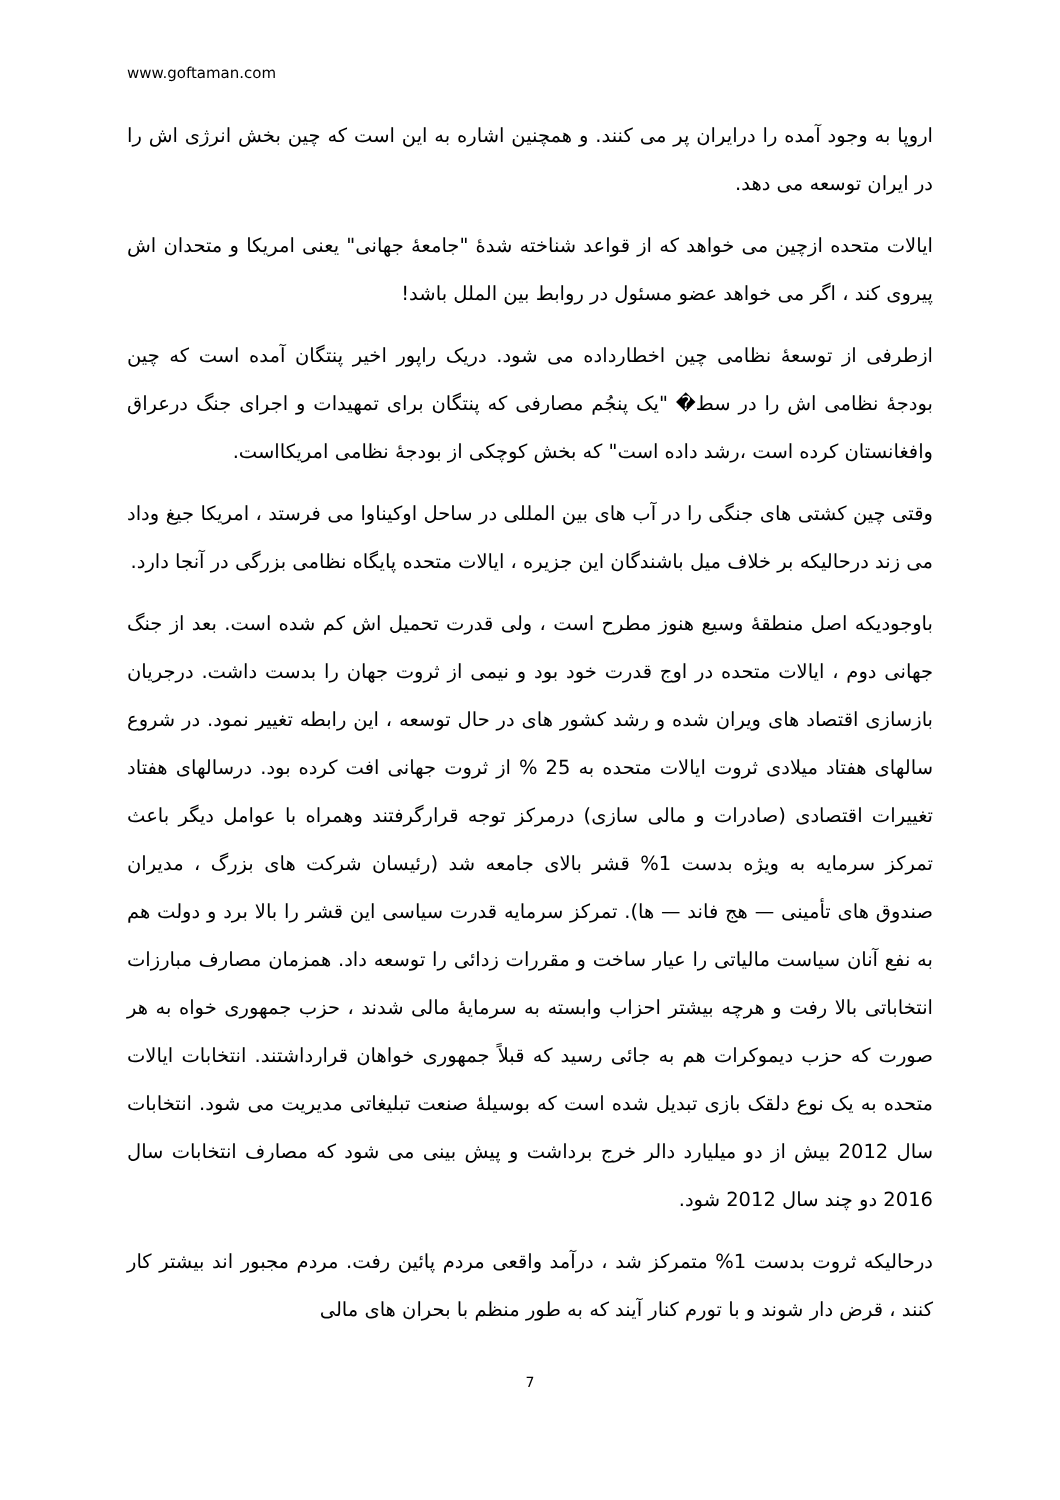www.goftaman.com
اروپا به وجود آمده را درایران پر می کنند. و همچنین اشاره به این است که چین بخش انرژی اش را در ایران توسعه می دهد.
ایالات متحده ازچین می خواهد که از قواعد شناخته شدهٔ "جامعهٔ جهانی" یعنی امریکا و متحدان اش پیروی کند ، اگر می خواهد عضو مسئول در روابط بین الملل باشد!
ازطرفی از توسعهٔ نظامی چین اخطارداده می شود. دریک راپور اخیر پنتگان آمده است که چین بودجهٔ نظامی اش را در سط� "یک پنجُم مصارفی که پنتگان برای تمهیدات و اجرای جنگ درعراق وافغانستان کرده است ،رشد داده است" که بخش کوچکی از بودجهٔ نظامی امریکااست.
وقتی چین کشتی های جنگی را در آب های بین المللی در ساحل اوکیناوا می فرستد ، امریکا جیغ وداد می زند درحالیکه بر خلاف میل باشندگان این جزیره ، ایالات متحده پایگاه نظامی بزرگی در آنجا دارد.
باوجودیکه اصل منطقهٔ وسیع هنوز مطرح است ، ولی قدرت تحمیل اش کم شده است. بعد از جنگ جهانی دوم ، ایالات متحده در اوج قدرت خود بود و نیمی از ثروت جهان را بدست داشت. درجریان بازسازی اقتصاد های ویران شده و رشد کشور های در حال توسعه ، این رابطه تغییر نمود. در شروع سالهای هفتاد میلادی ثروت ایالات متحده به 25 % از ثروت جهانی افت کرده بود. درسالهای هفتاد تغییرات اقتصادی (صادرات و مالی سازی) درمرکز توجه قرارگرفتند وهمراه با عوامل دیگر باعث تمرکز سرمایه به ویژه بدست 1% قشر بالای جامعه شد (رئیسان شرکت های بزرگ ، مدیران صندوق های تأمینی — هج فاند — ها). تمرکز سرمایه قدرت سیاسی این قشر را بالا برد و دولت هم به نفع آنان سیاست مالیاتی را عیار ساخت و مقررات زدائی را توسعه داد. همزمان مصارف مبارزات انتخاباتی بالا رفت و هرچه بیشتر احزاب وابسته به سرمایهٔ مالی شدند ، حزب جمهوری خواه به هر صورت که حزب دیموکرات هم به جائی رسید که قبلاً جمهوری خواهان قرارداشتند. انتخابات ایالات متحده به یک نوع دلقک بازی تبدیل شده است که بوسیلهٔ صنعت تبلیغاتی مدیریت می شود. انتخابات سال 2012 بیش از دو میلیارد دالر خرج برداشت و پیش بینی می شود که مصارف انتخابات سال 2016 دو چند سال 2012 شود.
درحالیکه ثروت بدست 1% متمرکز شد ، درآمد واقعی مردم پائین رفت. مردم مجبور اند بیشتر کار کنند ، قرض دار شوند و با تورم کنار آیند که به طور منظم با بحران های مالی
7